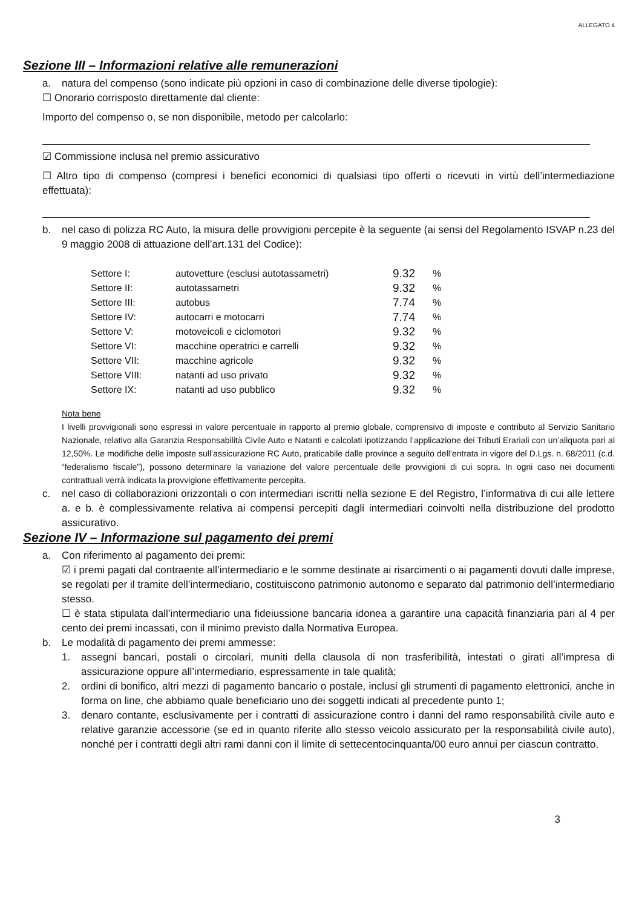ALLEGATO 4
Sezione III – Informazioni relative alle remunerazioni
a. natura del compenso (sono indicate più opzioni in caso di combinazione delle diverse tipologie):
☐ Onorario corrisposto direttamente dal cliente:
Importo del compenso o, se non disponibile, metodo per calcolarlo:
☑ Commissione inclusa nel premio assicurativo
☐ Altro tipo di compenso (compresi i benefici economici di qualsiasi tipo offerti o ricevuti in virtù dell’intermediazione effettuata):
b. nel caso di polizza RC Auto, la misura delle provvigioni percepite è la seguente (ai sensi del Regolamento ISVAP n.23 del 9 maggio 2008 di attuazione dell’art.131 del Codice):
| Settore I: | autovetture (esclusi autotassametri) | 9.32 | % |
| Settore II: | autotassametri | 9.32 | % |
| Settore III: | autobus | 7.74 | % |
| Settore IV: | autocarri e motocarri | 7.74 | % |
| Settore V: | motoveicoli e ciclomotori | 9.32 | % |
| Settore VI: | macchine operatrici e carrelli | 9.32 | % |
| Settore VII: | macchine agricole | 9.32 | % |
| Settore VIII: | natanti ad uso privato | 9.32 | % |
| Settore IX: | natanti ad uso pubblico | 9.32 | % |
Nota bene
I livelli provvigionali sono espressi in valore percentuale in rapporto al premio globale, comprensivo di imposte e contributo al Servizio Sanitario Nazionale, relativo alla Garanzia Responsabilità Civile Auto e Natanti e calcolati ipotizzando l’applicazione dei Tributi Erariali con un’aliquota pari al 12,50%. Le modifiche delle imposte sull’assicurazione RC Auto, praticabile dalle province a seguito dell’entrata in vigore del D.Lgs. n. 68/2011 (c.d. “federalismo fiscale”), possono determinare la variazione del valore percentuale delle provvigioni di cui sopra. In ogni caso nei documenti contrattuali verrà indicata la provvigione effettivamente percepita.
c. nel caso di collaborazioni orizzontali o con intermediari iscritti nella sezione E del Registro, l’informativa di cui alle lettere a. e b. è complessivamente relativa ai compensi percepiti dagli intermediari coinvolti nella distribuzione del prodotto assicurativo.
Sezione IV – Informazione sul pagamento dei premi
a. Con riferimento al pagamento dei premi:
☑ i premi pagati dal contraente all’intermediario e le somme destinate ai risarcimenti o ai pagamenti dovuti dalle imprese, se regolati per il tramite dell’intermediario, costituiscono patrimonio autonomo e separato dal patrimonio dell’intermediario stesso.
☐ è stata stipulata dall’intermediario una fideiussione bancaria idonea a garantire una capacità finanziaria pari al 4 per cento dei premi incassati, con il minimo previsto dalla Normativa Europea.
b. Le modalità di pagamento dei premi ammesse:
1. assegni bancari, postali o circolari, muniti della clausola di non trasferibilità, intestati o girati all’impresa di assicurazione oppure all’intermediario, espressamente in tale qualità;
2. ordini di bonifico, altri mezzi di pagamento bancario o postale, inclusi gli strumenti di pagamento elettronici, anche in forma on line, che abbiamo quale beneficiario uno dei soggetti indicati al precedente punto 1;
3. denaro contante, esclusivamente per i contratti di assicurazione contro i danni del ramo responsabilità civile auto e relative garanzie accessorie (se ed in quanto riferite allo stesso veicolo assicurato per la responsabilità civile auto), nonché per i contratti degli altri rami danni con il limite di settecentocinquanta/00 euro annui per ciascun contratto.
3